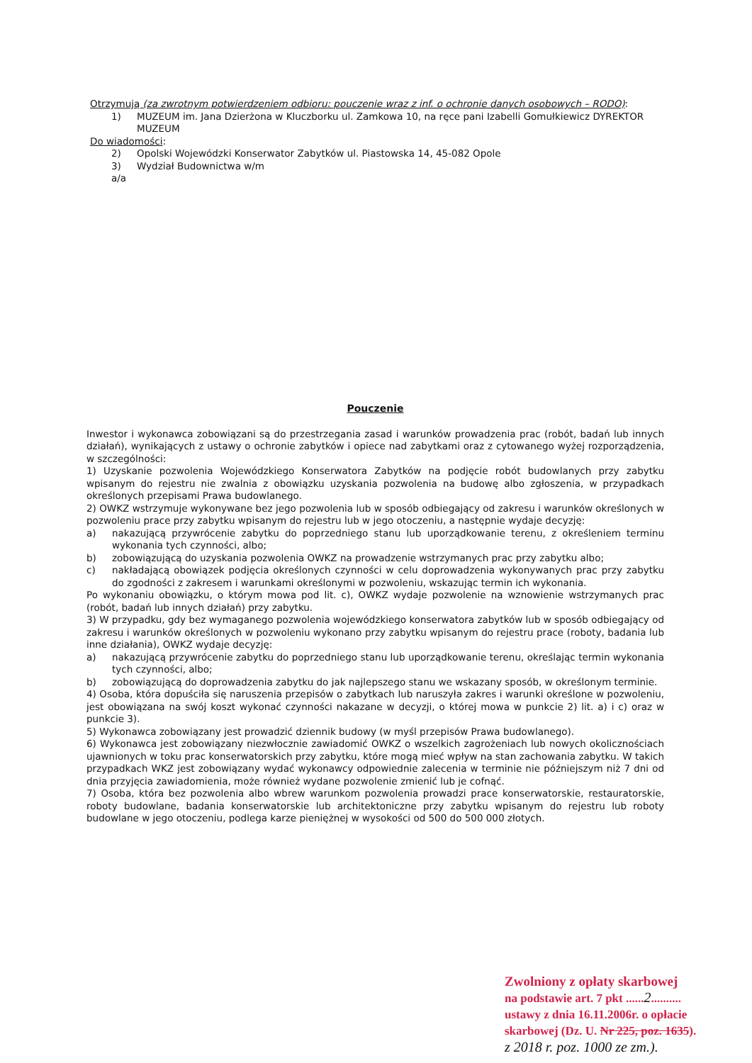Otrzymują (za zwrotnym potwierdzeniem odbioru: pouczenie wraz z inf. o ochronie danych osobowych – RODO):
1) MUZEUM im. Jana Dzierżona w Kluczborku ul. Zamkowa 10, na ręce pani Izabelli Gomułkiewicz DYREKTOR MUZEUM
Do wiadomości:
2) Opolski Wojewódzki Konserwator Zabytków ul. Piastowska 14, 45-082 Opole
3) Wydział Budownictwa w/m
a/a
Pouczenie
Inwestor i wykonawca zobowiązani są do przestrzegania zasad i warunków prowadzenia prac (robót, badań lub innych działań), wynikających z ustawy o ochronie zabytków i opiece nad zabytkami oraz z cytowanego wyżej rozporządzenia, w szczególności:
1) Uzyskanie pozwolenia Wojewódzkiego Konserwatora Zabytków na podjęcie robót budowlanych przy zabytku wpisanym do rejestru nie zwalnia z obowiązku uzyskania pozwolenia na budowę albo zgłoszenia, w przypadkach określonych przepisami Prawa budowlanego.
2) OWKZ wstrzymuje wykonywane bez jego pozwolenia lub w sposób odbiegający od zakresu i warunków określonych w pozwoleniu prace przy zabytku wpisanym do rejestru lub w jego otoczeniu, a następnie wydaje decyzję:
a) nakazującą przywrócenie zabytku do poprzedniego stanu lub uporządkowanie terenu, z określeniem terminu wykonania tych czynności, albo;
b) zobowiązującą do uzyskania pozwolenia OWKZ na prowadzenie wstrzymanych prac przy zabytku albo;
c) nakładającą obowiązek podjęcia określonych czynności w celu doprowadzenia wykonywanych prac przy zabytku do zgodności z zakresem i warunkami określonymi w pozwoleniu, wskazując termin ich wykonania.
Po wykonaniu obowiązku, o którym mowa pod lit. c), OWKZ wydaje pozwolenie na wznowienie wstrzymanych prac (robót, badań lub innych działań) przy zabytku.
3) W przypadku, gdy bez wymaganego pozwolenia wojewódzkiego konserwatora zabytków lub w sposób odbiegający od zakresu i warunków określonych w pozwoleniu wykonano przy zabytku wpisanym do rejestru prace (roboty, badania lub inne działania), OWKZ wydaje decyzję:
a) nakazującą przywrócenie zabytku do poprzedniego stanu lub uporządkowanie terenu, określając termin wykonania tych czynności, albo;
b) zobowiązującą do doprowadzenia zabytku do jak najlepszego stanu we wskazany sposób, w określonym terminie.
4) Osoba, która dopuściła się naruszenia przepisów o zabytkach lub naruszyła zakres i warunki określone w pozwoleniu, jest obowiązana na swój koszt wykonać czynności nakazane w decyzji, o której mowa w punkcie 2) lit. a) i c) oraz w punkcie 3).
5) Wykonawca zobowiązany jest prowadzić dziennik budowy (w myśl przepisów Prawa budowlanego).
6) Wykonawca jest zobowiązany niezwłocznie zawiadomić OWKZ o wszelkich zagrożeniach lub nowych okolicznościach ujawnionych w toku prac konserwatorskich przy zabytku, które mogą mieć wpływ na stan zachowania zabytku. W takich przypadkach WKZ jest zobowiązany wydać wykonawcy odpowiednie zalecenia w terminie nie późniejszym niż 7 dni od dnia przyjęcia zawiadomienia, może również wydane pozwolenie zmienić lub je cofnąć.
7) Osoba, która bez pozwolenia albo wbrew warunkom pozwolenia prowadzi prace konserwatorskie, restauratorskie, roboty budowlane, badania konserwatorskie lub architektoniczne przy zabytku wpisanym do rejestru lub roboty budowlane w jego otoczeniu, podlega karze pieniężnej w wysokości od 500 do 500 000 złotych.
Zwolniony z opłaty skarbowej
na podstawie art. 7 pkt ......2..........
ustawy z dnia 16.11.2006r. o opłacie
skarbowej (Dz. U. Nr 225, poz. 1635).
z 2018 r. poz. 1000 ze zm.).